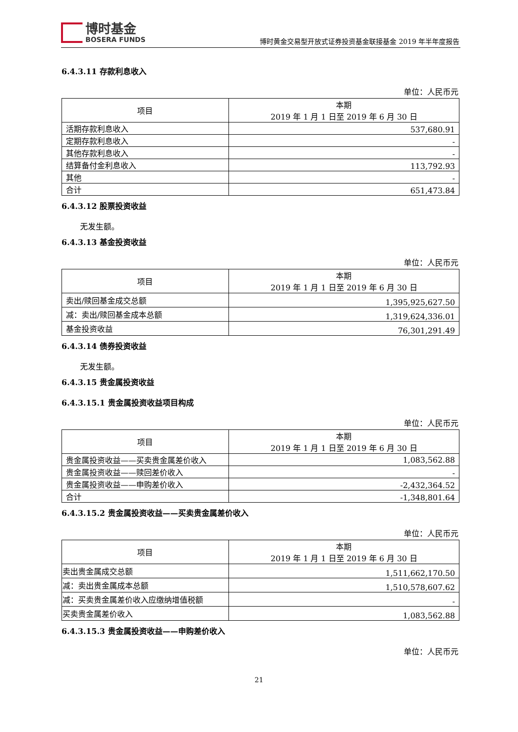博时基金
BOSERA FUNDS
博时黄金交易型开放式证券投资基金联接基金 2019 年半年度报告
6.4.3.11 存款利息收入
单位：人民币元
| 项目 | 本期 2019 年 1 月 1 日至 2019 年 6 月 30 日 |
| --- | --- |
| 活期存款利息收入 | 537,680.91 |
| 定期存款利息收入 | - |
| 其他存款利息收入 | - |
| 结算备付金利息收入 | 113,792.93 |
| 其他 | - |
| 合计 | 651,473.84 |
6.4.3.12 股票投资收益
无发生额。
6.4.3.13 基金投资收益
单位：人民币元
| 项目 | 本期 2019 年 1 月 1 日至 2019 年 6 月 30 日 |
| --- | --- |
| 卖出/赎回基金成交总额 | 1,395,925,627.50 |
| 减：卖出/赎回基金成本总额 | 1,319,624,336.01 |
| 基金投资收益 | 76,301,291.49 |
6.4.3.14 债券投资收益
无发生额。
6.4.3.15 贵金属投资收益
6.4.3.15.1 贵金属投资收益项目构成
单位：人民币元
| 项目 | 本期 2019 年 1 月 1 日至 2019 年 6 月 30 日 |
| --- | --- |
| 贵金属投资收益——买卖贵金属差价收入 | 1,083,562.88 |
| 贵金属投资收益——赎回差价收入 | - |
| 贵金属投资收益——申购差价收入 | -2,432,364.52 |
| 合计 | -1,348,801.64 |
6.4.3.15.2 贵金属投资收益——买卖贵金属差价收入
单位：人民币元
| 项目 | 本期 2019 年 1 月 1 日至 2019 年 6 月 30 日 |
| --- | --- |
| 卖出贵金属成交总额 | 1,511,662,170.50 |
| 减：卖出贵金属成本总额 | 1,510,578,607.62 |
| 减：买卖贵金属差价收入应缴纳增值税额 | - |
| 买卖贵金属差价收入 | 1,083,562.88 |
6.4.3.15.3 贵金属投资收益——申购差价收入
单位：人民币元
21